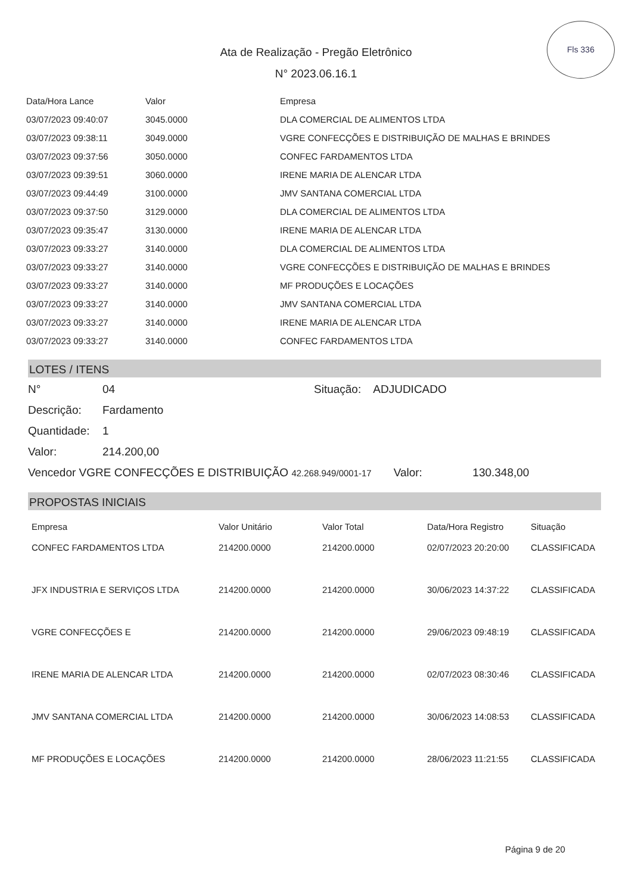Ata de Realização - Pregão Eletrônico
N° 2023.06.16.1
Fls 336
| Data/Hora Lance | Valor | Empresa |
| --- | --- | --- |
| 03/07/2023 09:40:07 | 3045.0000 | DLA COMERCIAL DE ALIMENTOS LTDA |
| 03/07/2023 09:38:11 | 3049.0000 | VGRE CONFECÇÕES E DISTRIBUIÇÃO DE MALHAS E BRINDES |
| 03/07/2023 09:37:56 | 3050.0000 | CONFEC FARDAMENTOS LTDA |
| 03/07/2023 09:39:51 | 3060.0000 | IRENE MARIA DE ALENCAR LTDA |
| 03/07/2023 09:44:49 | 3100.0000 | JMV SANTANA COMERCIAL LTDA |
| 03/07/2023 09:37:50 | 3129.0000 | DLA COMERCIAL DE ALIMENTOS LTDA |
| 03/07/2023 09:35:47 | 3130.0000 | IRENE MARIA DE ALENCAR LTDA |
| 03/07/2023 09:33:27 | 3140.0000 | DLA COMERCIAL DE ALIMENTOS LTDA |
| 03/07/2023 09:33:27 | 3140.0000 | VGRE CONFECÇÕES E DISTRIBUIÇÃO DE MALHAS E BRINDES |
| 03/07/2023 09:33:27 | 3140.0000 | MF PRODUÇÕES E LOCAÇÕES |
| 03/07/2023 09:33:27 | 3140.0000 | JMV SANTANA COMERCIAL LTDA |
| 03/07/2023 09:33:27 | 3140.0000 | IRENE MARIA DE ALENCAR LTDA |
| 03/07/2023 09:33:27 | 3140.0000 | CONFEC FARDAMENTOS LTDA |
LOTES / ITENS
N° 04 Situação: ADJUDICADO
Descrição: Fardamento
Quantidade: 1
Valor: 214.200,00
Vencedor VGRE CONFECÇÕES E DISTRIBUIÇÃO 42.268.949/0001-17 Valor: 130.348,00
PROPOSTAS INICIAIS
| Empresa | Valor Unitário | Valor Total | Data/Hora Registro | Situação |
| --- | --- | --- | --- | --- |
| CONFEC FARDAMENTOS LTDA | 214200.0000 | 214200.0000 | 02/07/2023 20:20:00 | CLASSIFICADA |
| JFX INDUSTRIA E SERVIÇOS LTDA | 214200.0000 | 214200.0000 | 30/06/2023 14:37:22 | CLASSIFICADA |
| VGRE CONFECÇÕES E | 214200.0000 | 214200.0000 | 29/06/2023 09:48:19 | CLASSIFICADA |
| IRENE MARIA DE ALENCAR LTDA | 214200.0000 | 214200.0000 | 02/07/2023 08:30:46 | CLASSIFICADA |
| JMV SANTANA COMERCIAL LTDA | 214200.0000 | 214200.0000 | 30/06/2023 14:08:53 | CLASSIFICADA |
| MF PRODUÇÕES E LOCAÇÕES | 214200.0000 | 214200.0000 | 28/06/2023 11:21:55 | CLASSIFICADA |
Página 9 de 20